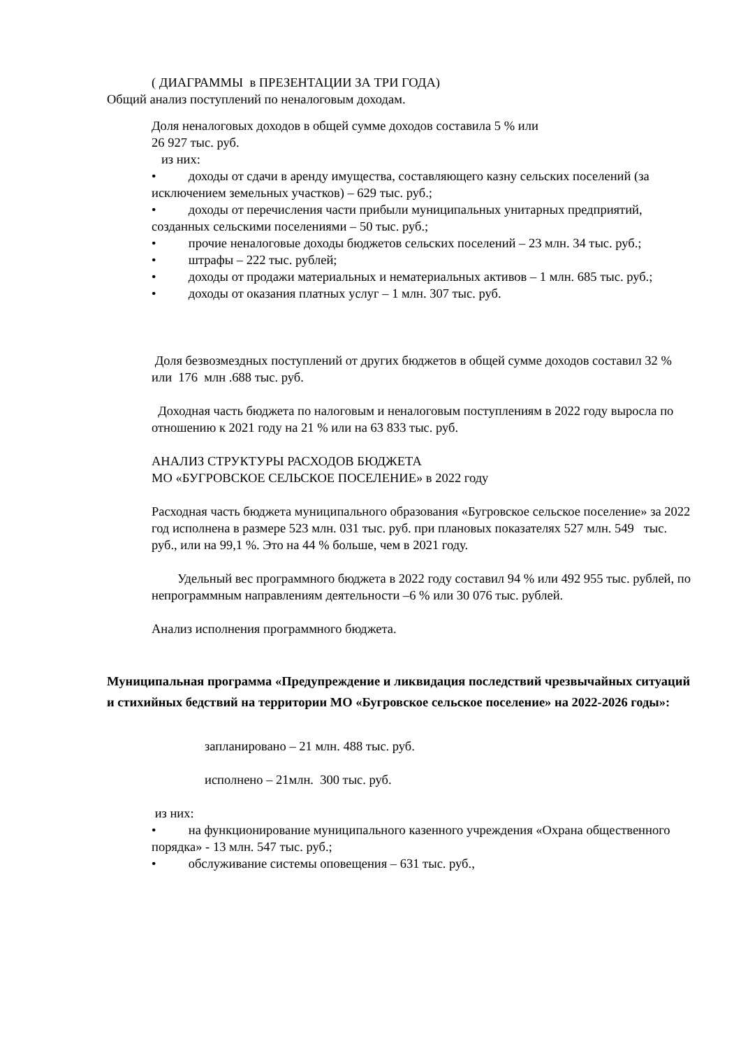( ДИАГРАММЫ в ПРЕЗЕНТАЦИИ ЗА ТРИ ГОДА)
Общий анализ поступлений по неналоговым доходам.
Доля неналоговых доходов в общей сумме доходов составила 5 % или
26 927 тыс. руб.
из них:
• доходы от сдачи в аренду имущества, составляющего казну сельских поселений (за исключением земельных участков) – 629 тыс. руб.;
• доходы от перечисления части прибыли муниципальных унитарных предприятий, созданных сельскими поселениями – 50 тыс. руб.;
• прочие неналоговые доходы бюджетов сельских поселений – 23 млн. 34 тыс. руб.;
• штрафы – 222 тыс. рублей;
• доходы от продажи материальных и нематериальных активов – 1 млн. 685 тыс. руб.;
• доходы от оказания платных услуг – 1 млн. 307 тыс. руб.
Доля безвозмездных поступлений от других бюджетов в общей сумме доходов составил 32 % или 176 млн .688 тыс. руб.
Доходная часть бюджета по налоговым и неналоговым поступлениям в 2022 году выросла по отношению к 2021 году на 21 % или на 63 833 тыс. руб.
АНАЛИЗ СТРУКТУРЫ РАСХОДОВ БЮДЖЕТА
МО «БУГРОВСКОЕ СЕЛЬСКОЕ ПОСЕЛЕНИЕ» в 2022 году
Расходная часть бюджета муниципального образования «Бугровское сельское поселение» за 2022 год исполнена в размере 523 млн. 031 тыс. руб. при плановых показателях 527 млн. 549 тыс. руб., или на 99,1 %. Это на 44 % больше, чем в 2021 году.
Удельный вес программного бюджета в 2022 году составил 94 % или 492 955 тыс. рублей, по непрограммным направлениям деятельности –6 % или 30 076 тыс. рублей.
Анализ исполнения программного бюджета.
Муниципальная программа «Предупреждение и ликвидация последствий чрезвычайных ситуаций и стихийных бедствий на территории МО «Бугровское сельское поселение» на 2022-2026 годы»:
запланировано – 21 млн. 488 тыс. руб.
исполнено – 21млн. 300 тыс. руб.
из них:
• на функционирование муниципального казенного учреждения «Охрана общественного порядка» - 13 млн. 547 тыс. руб.;
• обслуживание системы оповещения – 631 тыс. руб.,